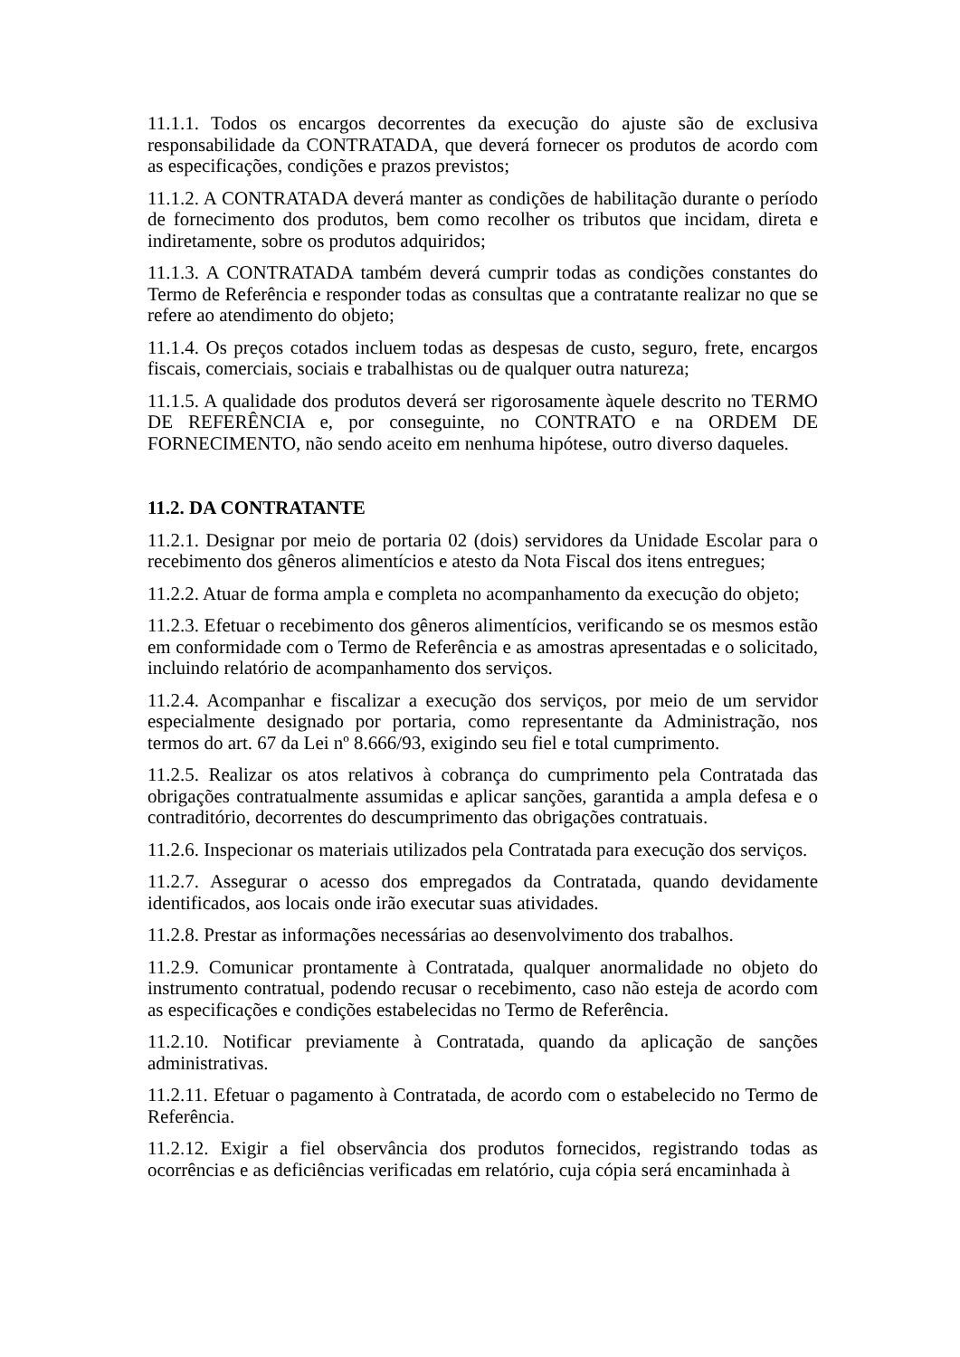11.1.1. Todos os encargos decorrentes da execução do ajuste são de exclusiva responsabilidade da CONTRATADA, que deverá fornecer os produtos de acordo com as especificações, condições e prazos previstos;
11.1.2. A CONTRATADA deverá manter as condições de habilitação durante o período de fornecimento dos produtos, bem como recolher os tributos que incidam, direta e indiretamente, sobre os produtos adquiridos;
11.1.3. A CONTRATADA também deverá cumprir todas as condições constantes do Termo de Referência e responder todas as consultas que a contratante realizar no que se refere ao atendimento do objeto;
11.1.4. Os preços cotados incluem todas as despesas de custo, seguro, frete, encargos fiscais, comerciais, sociais e trabalhistas ou de qualquer outra natureza;
11.1.5. A qualidade dos produtos deverá ser rigorosamente àquele descrito no TERMO DE REFERÊNCIA e, por conseguinte, no CONTRATO e na ORDEM DE FORNECIMENTO, não sendo aceito em nenhuma hipótese, outro diverso daqueles.
11.2. DA CONTRATANTE
11.2.1. Designar por meio de portaria 02 (dois) servidores da Unidade Escolar para o recebimento dos gêneros alimentícios e atesto da Nota Fiscal dos itens entregues;
11.2.2. Atuar de forma ampla e completa no acompanhamento da execução do objeto;
11.2.3. Efetuar o recebimento dos gêneros alimentícios, verificando se os mesmos estão em conformidade com o Termo de Referência e as amostras apresentadas e o solicitado, incluindo relatório de acompanhamento dos serviços.
11.2.4. Acompanhar e fiscalizar a execução dos serviços, por meio de um servidor especialmente designado por portaria, como representante da Administração, nos termos do art. 67 da Lei nº 8.666/93, exigindo seu fiel e total cumprimento.
11.2.5. Realizar os atos relativos à cobrança do cumprimento pela Contratada das obrigações contratualmente assumidas e aplicar sanções, garantida a ampla defesa e o contraditório, decorrentes do descumprimento das obrigações contratuais.
11.2.6. Inspecionar os materiais utilizados pela Contratada para execução dos serviços.
11.2.7. Assegurar o acesso dos empregados da Contratada, quando devidamente identificados, aos locais onde irão executar suas atividades.
11.2.8. Prestar as informações necessárias ao desenvolvimento dos trabalhos.
11.2.9. Comunicar prontamente à Contratada, qualquer anormalidade no objeto do instrumento contratual, podendo recusar o recebimento, caso não esteja de acordo com as especificações e condições estabelecidas no Termo de Referência.
11.2.10. Notificar previamente à Contratada, quando da aplicação de sanções administrativas.
11.2.11. Efetuar o pagamento à Contratada, de acordo com o estabelecido no Termo de Referência.
11.2.12. Exigir a fiel observância dos produtos fornecidos, registrando todas as ocorrências e as deficiências verificadas em relatório, cuja cópia será encaminhada à